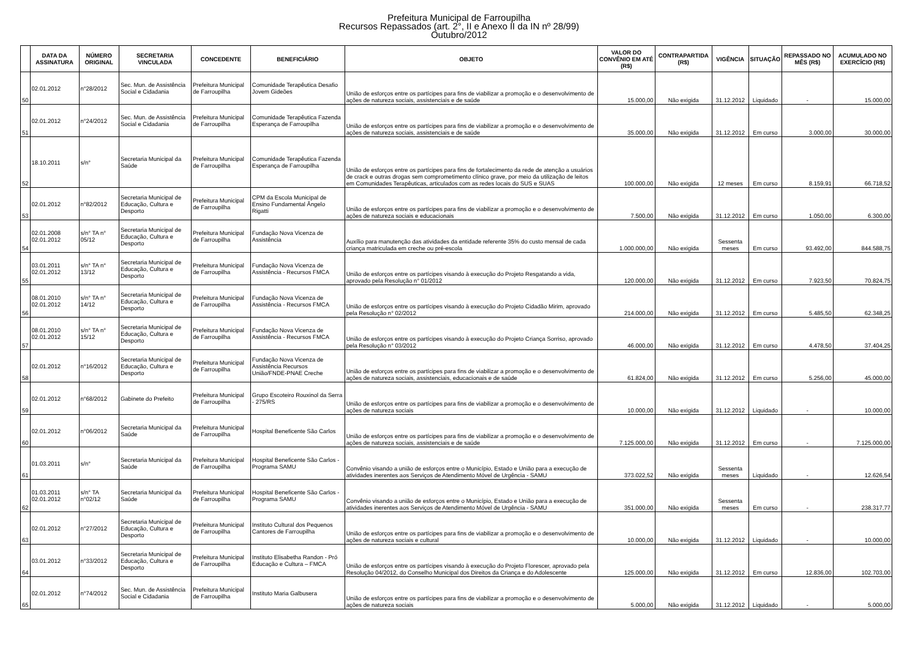Prefeitura Municipal de Farroupilha
Recursos Repassados (art. 2°, II e Anexo II da IN nº 28/99)
Outubro/2012
| | DATA DA ASSINATURA | NÚMERO ORIGINAL | SECRETARIA VINCULADA | CONCEDENTE | BENEFICIÁRIO | OBJETO | VALOR DO CONVÊNIO EM ATÉ (R$) | CONTRAPARTIDA (R$) | VIGÊNCIA | SITUAÇÃO | REPASSADO NO MÊS (R$) | ACUMULADO NO EXERCÍCIO (R$) |
| --- | --- | --- | --- | --- | --- | --- | --- | --- | --- | --- | --- | --- |
| 50 | 02.01.2012 | n°28/2012 | Sec. Mun. de Assistência Social e Cidadania | Prefeitura Municipal de Farroupilha | Comunidade Terapêutica Desafio Jovem Gideões | União de esforços entre os partícipes para fins de viabilizar a promoção e o desenvolvimento de ações de natureza sociais, assistenciais e de saúde | 15.000,00 | Não exigida | 31.12.2012 | Liquidado | - | 15.000,00 |
| 51 | 02.01.2012 | n°24/2012 | Sec. Mun. de Assistência Social e Cidadania | Prefeitura Municipal de Farroupilha | Comunidade Terapêutica Fazenda Esperança de Farroupilha | União de esforços entre os partícipes para fins de viabilizar a promoção e o desenvolvimento de ações de natureza sociais, assistenciais e de saúde | 35.000,00 | Não exigida | 31.12.2012 | Em curso | 3.000,00 | 30.000,00 |
| 52 | 18.10.2011 | s/n° | Secretaria Municipal da Saúde | Prefeitura Municipal de Farroupilha | Comunidade Terapêutica Fazenda Esperança de Farroupilha | União de esforços entre os partícipes para fins de fortalecimento da rede de atenção a usuários de crack e outras drogas sem comprometimento clínico grave, por meio da utilização de leitos em Comunidades Terapêuticas, articulados com as redes locais do SUS e SUAS | 100.000,00 | Não exigida | 12 meses | Em curso | 8.159,91 | 66.718,52 |
| 53 | 02.01.2012 | n°82/2012 | Secretaria Municipal de Educação, Cultura e Desporto | Prefeitura Municipal de Farroupilha | CPM da Escola Municipal de Ensino Fundamental Ângelo Rigatti | União de esforços entre os partícipes para fins de viabilizar a promoção e o desenvolvimento de ações de natureza sociais e educacionais | 7.500,00 | Não exigida | 31.12.2012 | Em curso | 1.050,00 | 6.300,00 |
| 54 | 02.01.2008 02.01.2012 | s/n° TA n° 05/12 | Secretaria Municipal de Educação, Cultura e Desporto | Prefeitura Municipal de Farroupilha | Fundação Nova Vicenza de Assistência | Auxílio para manutenção das atividades da entidade referente 35% do custo mensal de cada criança matriculada em creche ou pré-escola | 1.000.000,00 | Não exigida | Sessenta meses | Em curso | 93.492,00 | 844.588,75 |
| 55 | 03.01.2011 02.01.2012 | s/n° TA n° 13/12 | Secretaria Municipal de Educação, Cultura e Desporto | Prefeitura Municipal de Farroupilha | Fundação Nova Vicenza de Assistência - Recursos FMCA | União de esforços entre os partícipes visando à execução do Projeto Resgatando a vida, aprovado pela Resolução n° 01/2012 | 120.000,00 | Não exigida | 31.12.2012 | Em curso | 7.923,50 | 70.824,75 |
| 56 | 08.01.2010 02.01.2012 | s/n° TA n° 14/12 | Secretaria Municipal de Educação, Cultura e Desporto | Prefeitura Municipal de Farroupilha | Fundação Nova Vicenza de Assistência - Recursos FMCA | União de esforços entre os partícipes visando à execução do Projeto Cidadão Mirim, aprovado pela Resolução n° 02/2012 | 214.000,00 | Não exigida | 31.12.2012 | Em curso | 5.485,50 | 62.348,25 |
| 57 | 08.01.2010 02.01.2012 | s/n° TA n° 15/12 | Secretaria Municipal de Educação, Cultura e Desporto | Prefeitura Municipal de Farroupilha | Fundação Nova Vicenza de Assistência - Recursos FMCA | União de esforços entre os partícipes visando à execução do Projeto Criança Sorriso, aprovado pela Resolução n° 03/2012 | 46.000,00 | Não exigida | 31.12.2012 | Em curso | 4.478,50 | 37.404,25 |
| 58 | 02.01.2012 | n°16/2012 | Secretaria Municipal de Educação, Cultura e Desporto | Prefeitura Municipal de Farroupilha | Fundação Nova Vicenza de Assistência Recursos União/FNDE-PNAE Creche | União de esforços entre os partícipes para fins de viabilizar a promoção e o desenvolvimento de ações de natureza sociais, assistenciais, educacionais e de saúde | 61.824,00 | Não exigida | 31.12.2012 | Em curso | 5.256,00 | 45.000,00 |
| 59 | 02.01.2012 | n°68/2012 | Gabinete do Prefeito | Prefeitura Municipal de Farroupilha | Grupo Escoteiro Rouxinol da Serra - 275/RS | União de esforços entre os partícipes para fins de viabilizar a promoção e o desenvolvimento de ações de natureza sociais | 10.000,00 | Não exigida | 31.12.2012 | Liquidado | - | 10.000,00 |
| 60 | 02.01.2012 | n°06/2012 | Secretaria Municipal da Saúde | Prefeitura Municipal de Farroupilha | Hospital Beneficente São Carlos | União de esforços entre os partícipes para fins de viabilizar a promoção e o desenvolvimento de ações de natureza sociais, assistenciais e de saúde | 7.125.000,00 | Não exigida | 31.12.2012 | Em curso | - | 7.125.000,00 |
| 61 | 01.03.2011 | s/n° | Secretaria Municipal da Saúde | Prefeitura Municipal de Farroupilha | Hospital Beneficente São Carlos - Programa SAMU | Convênio visando a união de esforços entre o Município, Estado e União para a execução de atividades inerentes aos Serviços de Atendimento Móvel de Urgência - SAMU | 373.022,52 | Não exigida | Sessenta meses | Liquidado | - | 12.626,54 |
| 62 | 01.03.2011 02.01.2012 | s/n° TA n°02/12 | Secretaria Municipal da Saúde | Prefeitura Municipal de Farroupilha | Hospital Beneficente São Carlos - Programa SAMU | Convênio visando a união de esforços entre o Município, Estado e União para a execução de atividades inerentes aos Serviços de Atendimento Móvel de Urgência - SAMU | 351.000,00 | Não exigida | Sessenta meses | Em curso | - | 238.317,77 |
| 63 | 02.01.2012 | n°27/2012 | Secretaria Municipal de Educação, Cultura e Desporto | Prefeitura Municipal de Farroupilha | Instituto Cultural dos Pequenos Cantores de Farroupilha | União de esforços entre os partícipes para fins de viabilizar a promoção e o desenvolvimento de ações de natureza sociais e cultural | 10.000,00 | Não exigida | 31.12.2012 | Liquidado | - | 10.000,00 |
| 64 | 03.01.2012 | n°33/2012 | Secretaria Municipal de Educação, Cultura e Desporto | Prefeitura Municipal de Farroupilha | Instituto Elisabetha Randon - Pró Educação e Cultura – FMCA | União de esforços entre os partícipes visando à execução do Projeto Florescer, aprovado pela Resolução 04/2012, do Conselho Municipal dos Direitos da Criança e do Adolescente | 125.000,00 | Não exigida | 31.12.2012 | Em curso | 12.836,00 | 102.703,00 |
| 65 | 02.01.2012 | n°74/2012 | Sec. Mun. de Assistência Social e Cidadania | Prefeitura Municipal de Farroupilha | Instituto Maria Galbusera | União de esforços entre os partícipes para fins de viabilizar a promoção e o desenvolvimento de ações de natureza sociais | 5.000,00 | Não exigida | 31.12.2012 | Liquidado | - | 5.000,00 |